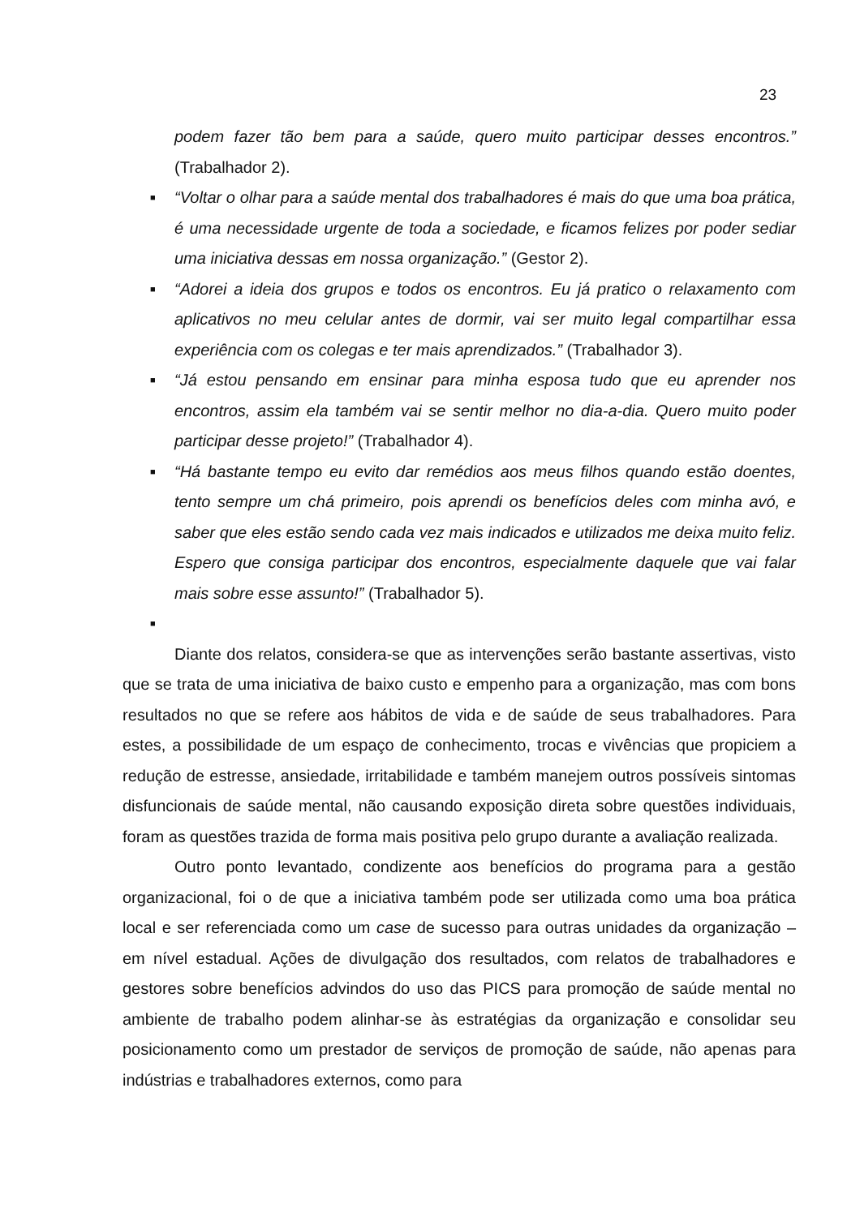23
podem fazer tão bem para a saúde, quero muito participar desses encontros.” (Trabalhador 2).
■ “Voltar o olhar para a saúde mental dos trabalhadores é mais do que uma boa prática, é uma necessidade urgente de toda a sociedade, e ficamos felizes por poder sediar uma iniciativa dessas em nossa organização.” (Gestor 2).
■ “Adorei a ideia dos grupos e todos os encontros. Eu já pratico o relaxamento com aplicativos no meu celular antes de dormir, vai ser muito legal compartilhar essa experiência com os colegas e ter mais aprendizados.” (Trabalhador 3).
■ “Já estou pensando em ensinar para minha esposa tudo que eu aprender nos encontros, assim ela também vai se sentir melhor no dia-a-dia. Quero muito poder participar desse projeto!” (Trabalhador 4).
■ “Há bastante tempo eu evito dar remédios aos meus filhos quando estão doentes, tento sempre um chá primeiro, pois aprendi os benefícios deles com minha avó, e saber que eles estão sendo cada vez mais indicados e utilizados me deixa muito feliz. Espero que consiga participar dos encontros, especialmente daquele que vai falar mais sobre esse assunto!” (Trabalhador 5).
■
Diante dos relatos, considera-se que as intervenções serão bastante assertivas, visto que se trata de uma iniciativa de baixo custo e empenho para a organização, mas com bons resultados no que se refere aos hábitos de vida e de saúde de seus trabalhadores. Para estes, a possibilidade de um espaço de conhecimento, trocas e vivências que propiciem a redução de estresse, ansiedade, irritabilidade e também manejem outros possíveis sintomas disfuncionais de saúde mental, não causando exposição direta sobre questões individuais, foram as questões trazida de forma mais positiva pelo grupo durante a avaliação realizada.
Outro ponto levantado, condizente aos benefícios do programa para a gestão organizacional, foi o de que a iniciativa também pode ser utilizada como uma boa prática local e ser referenciada como um case de sucesso para outras unidades da organização – em nível estadual. Ações de divulgação dos resultados, com relatos de trabalhadores e gestores sobre benefícios advindos do uso das PICS para promoção de saúde mental no ambiente de trabalho podem alinhar-se às estratégias da organização e consolidar seu posicionamento como um prestador de serviços de promoção de saúde, não apenas para indústrias e trabalhadores externos, como para